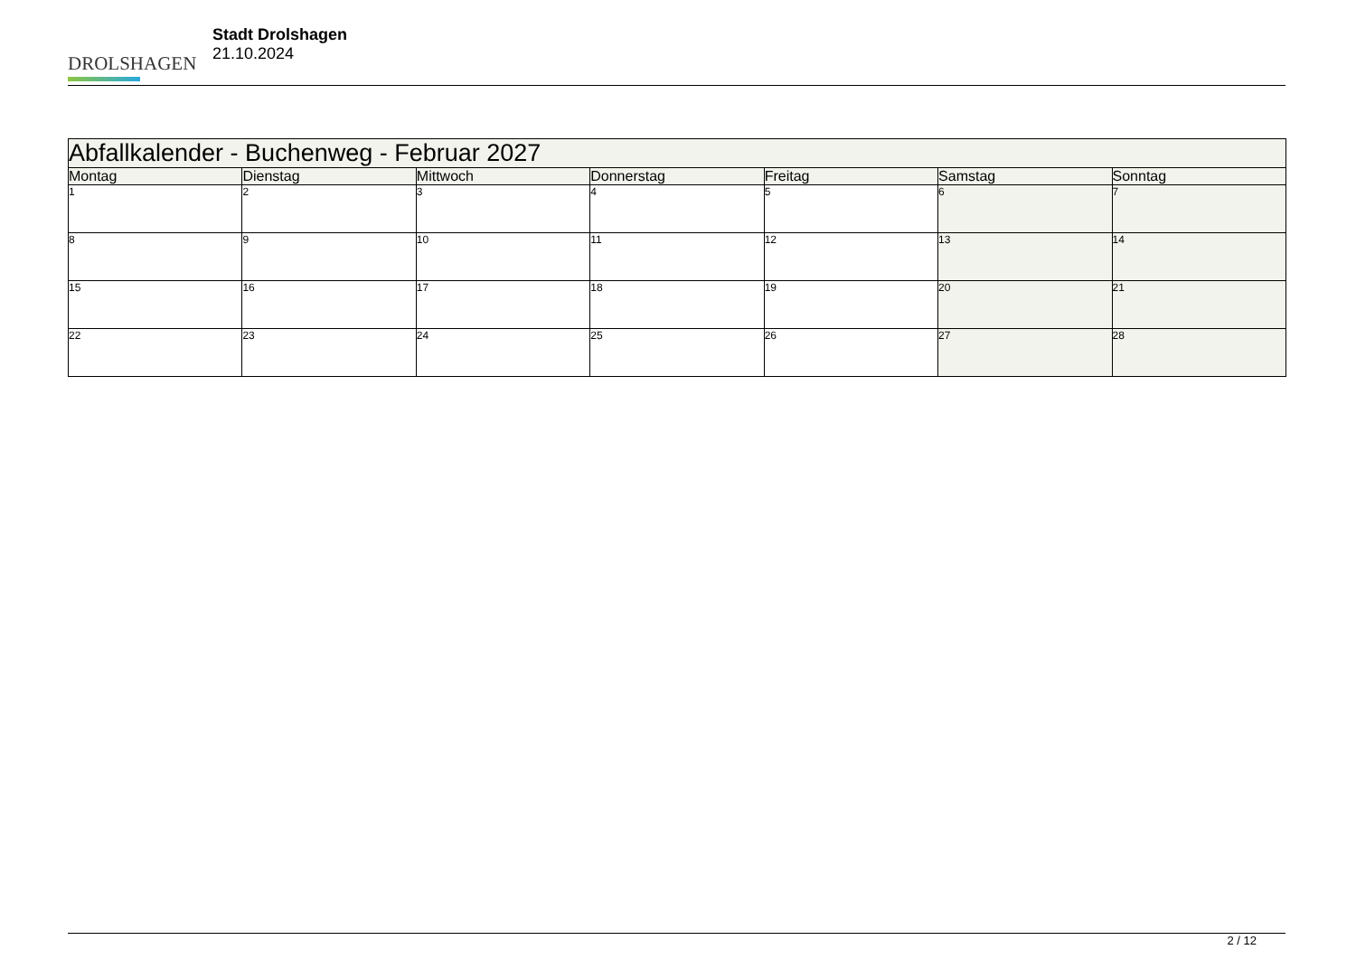DROLSHAGEN
Stadt Drolshagen
21.10.2024
| Abfallkalender - Buchenweg - Februar 2027 | | | | | | |
| --- | --- | --- | --- | --- | --- | --- |
| Montag | Dienstag | Mittwoch | Donnerstag | Freitag | Samstag | Sonntag |
| 1 | 2 | 3 | 4 | 5 | 6 | 7 |
| 8 | 9 | 10 | 11 | 12 | 13 | 14 |
| 15 | 16 | 17 | 18 | 19 | 20 | 21 |
| 22 | 23 | 24 | 25 | 26 | 27 | 28 |
2 / 12